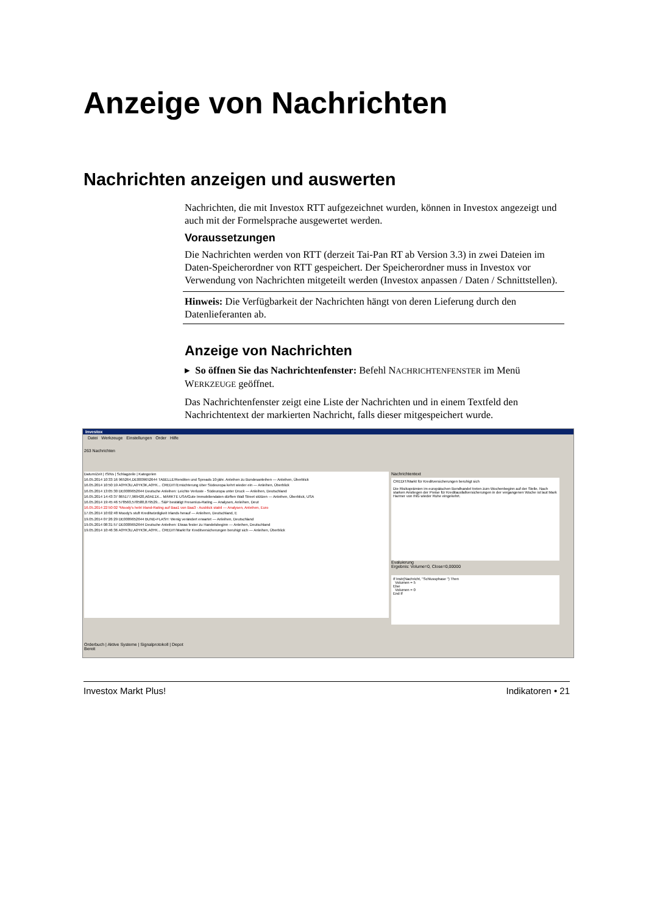Anzeige von Nachrichten
Nachrichten anzeigen und auswerten
Nachrichten, die mit Investox RTT aufgezeichnet wurden, können in Investox angezeigt und auch mit der Formelsprache ausgewertet werden.
Voraussetzungen
Die Nachrichten werden von RTT (derzeit Tai-Pan RT ab Version 3.3) in zwei Dateien im Daten-Speicherordner von RTT gespeichert. Der Speicherordner muss in Investox vor Verwendung von Nachrichten mitgeteilt werden (Investox anpassen / Daten / Schnittstellen).
Hinweis: Die Verfügbarkeit der Nachrichten hängt von deren Lieferung durch den Datenlieferanten ab.
Anzeige von Nachrichten
▸ So öffnen Sie das Nachrichtenfenster: Befehl NACHRICHTENFENSTER im Menü WERKZEUGE geöffnet.
Das Nachrichtenfenster zeigt eine Liste der Nachrichten und in einem Textfeld den Nachrichtentext der markierten Nachricht, falls dieser mitgespeichert wurde.
Investox
Datei Werkzeuge Einstellungen Order Hilfe
263 Nachrichten
Datum/Zeit | ISINs | Schlagzeile | Kategorien
16.05.2014 10:33:16 965264,DE0009652644 TABELLE/Renditen und Spreads 10-jähr. Anleihen zu Bundesanleihen — Anleihen, Überblick
16.05.2014 10:50:19 A0YK3U,A0YK3K,A0YK... CREDIT/Ernüchterung über Südeuropa kehrt wieder ein — Anleihen, Überblick
16.05.2014 13:05:30 DE0009652644 Deutsche Anleihen: Leichte Verluste - Südeuropa unter Druck — Anleihen, Deutschland
16.05.2014 14:43:37 865177,969420,A0AE1X... MÄRKTE USA/Gute Immobiliendaten dürften Wall Street stützen — Anleihen, Überblick, USA
16.05.2014 19:45:46 578560,578580,879529... S&P bestätigt Fresenius-Rating — Analysen, Anleihen, Deut
16.05.2014 22:50:02 *Moody's hebt Irland-Rating auf Baa1 von Baa3 - Ausblick stabil — Analysen, Anleihen, Euro
17.05.2014 10:02:48 Moody's stuft Kreditwürdigkeit Irlands herauf — Anleihen, Deutschland, E
19.05.2014 07:26:29 DE0009652644 BUND-FLASH: Wenig verändert erwartet — Anleihen, Deutschland
19.05.2014 08:31:57 DE0009652644 Deutsche Anleihen: Etwas fester zu Handelsbeginn — Anleihen, Deutschland
19.05.2014 10:46:36 A0YK3U,A0YK3K,A0YK... CREDIT/Markt für Kreditversicherungen beruhigt sich — Anleihen, Überblick
Nachrichtentext
CREDIT/Markt für Kreditversicherungen beruhigt sich
Die Risikoprämien im europäischen Bondhandel treten zum Wochenbeginn auf der Stelle. Nach starken Anstiegen der Preise für Kreditausfallversicherungen in der vergangenen Woche ist laut Mark Harmer von ING wieder Ruhe eingekehrt.
Evaluierung
Ergebnis: Volume=0, Close=0,00000
If Instr(Nachricht, "Schlussphase ") Then
Volumen = 5
Else
Volumen = 0
End If
Orderbuch | Aktive Systeme | Signalprotokoll | Depot
Bereit
Investox Markt Plus! Indikatoren • 21